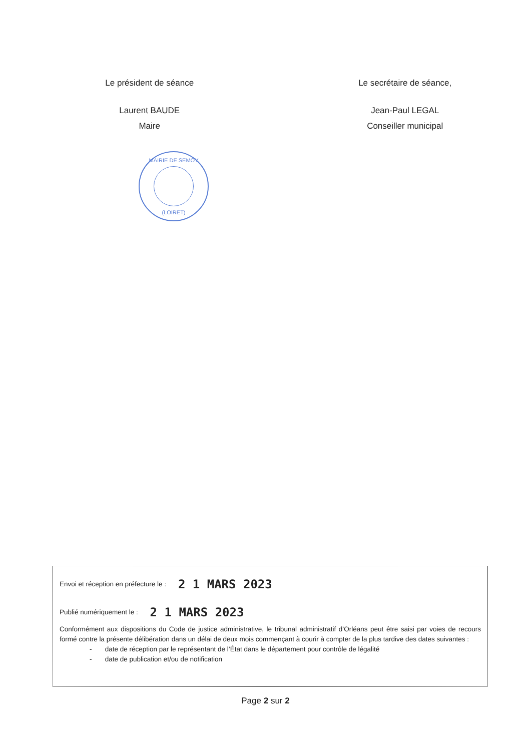Le président de séance
Laurent BAUDE
Maire
Le secrétaire de séance,
Jean-Paul LEGAL
Conseiller municipal
MAIRIE DE SEMOY
(LOIRET)
Envoi et réception en préfecture le : 2 1 MARS 2023
Publié numériquement le : 2 1 MARS 2023
Conformément aux dispositions du Code de justice administrative, le tribunal administratif d’Orléans peut être saisi par voies de recours formé contre la présente délibération dans un délai de deux mois commençant à courir à compter de la plus tardive des dates suivantes :
- date de réception par le représentant de l’État dans le département pour contrôle de légalité
- date de publication et/ou de notification
Page 2 sur 2